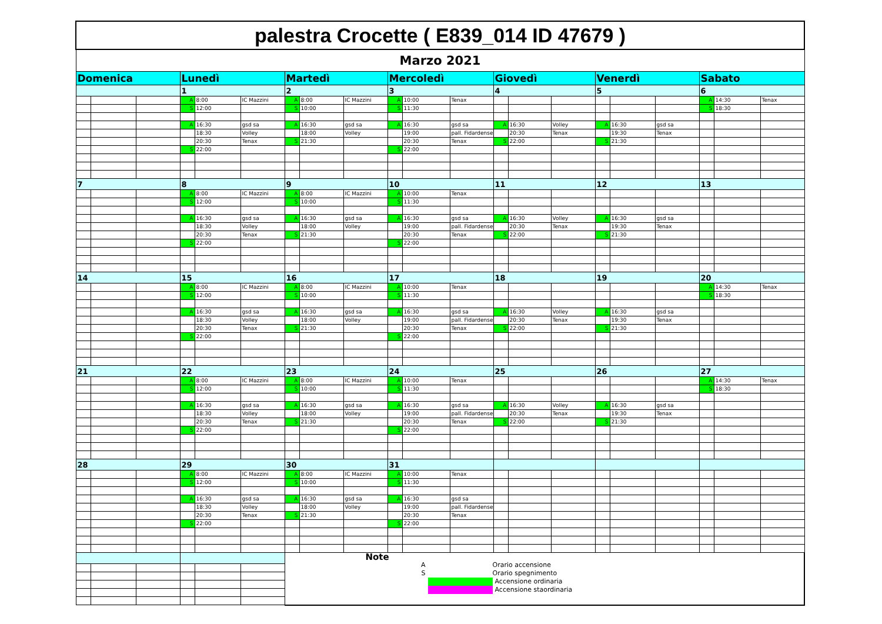| palestra Crocette ( E839_014 ID 47679 ) | | | | | | | | | | | | | | | | | | | | |
| Marzo 2021 | | | | | | | | | | | | | | | | | | | | |
| Domenica | | | Lunedì | | | Martedì | | | Mercoledì | | | Giovedì | | | Venerdì | | | Sabato | | |
| | | | 1 | | | 2 | | | 3 | | | 4 | | | 5 | | | 6 | | |
| | | | A | 8:00 | IC Mazzini | A | 8:00 | IC Mazzini | A | 10:00 | Tenax | | | | | | | A | 14:30 | Tenax |
| | | | S | 12:00 | | S | 10:00 | | S | 11:30 | | | | | | | | S | 18:30 | |
| | | | A | 16:30 | gsd sa | A | 16:30 | gsd sa | A | 16:30 | gsd sa | A | 16:30 | Volley | A | 16:30 | gsd sa | | | |
| | | | | 18:30 | Volley | | 18:00 | Volley | | 19:00 | pall. Fidardense | | 20:30 | Tenax | | 19:30 | Tenax | | | |
| | | | | 20:30 | Tenax | S | 21:30 | | | 20:30 | Tenax | S | 22:00 | | S | 21:30 | | | | |
| | | | S | 22:00 | | | | | S | 22:00 | | | | | | | | | | |
| 7 | | | 8 | | | 9 | | | 10 | | | 11 | | | 12 | | | 13 | | |
| | | | A | 8:00 | IC Mazzini | A | 8:00 | IC Mazzini | A | 10:00 | Tenax | | | | | | | | | |
| | | | S | 12:00 | | S | 10:00 | | S | 11:30 | | | | | | | | | | |
| | | | A | 16:30 | gsd sa | A | 16:30 | gsd sa | A | 16:30 | gsd sa | A | 16:30 | Volley | A | 16:30 | gsd sa | | | |
| | | | | 18:30 | Volley | | 18:00 | Volley | | 19:00 | pall. Fidardense | | 20:30 | Tenax | | 19:30 | Tenax | | | |
| | | | | 20:30 | Tenax | S | 21:30 | | | 20:30 | Tenax | S | 22:00 | | S | 21:30 | | | | |
| | | | S | 22:00 | | | | | S | 22:00 | | | | | | | | | | |
| 14 | | | 15 | | | 16 | | | 17 | | | 18 | | | 19 | | | 20 | | |
| | | | A | 8:00 | IC Mazzini | A | 8:00 | IC Mazzini | A | 10:00 | Tenax | | | | | | | A | 14:30 | Tenax |
| | | | S | 12:00 | | S | 10:00 | | S | 11:30 | | | | | | | | S | 18:30 | |
| | | | A | 16:30 | gsd sa | A | 16:30 | gsd sa | A | 16:30 | gsd sa | A | 16:30 | Volley | A | 16:30 | gsd sa | | | |
| | | | | 18:30 | Volley | | 18:00 | Volley | | 19:00 | pall. Fidardense | | 20:30 | Tenax | | 19:30 | Tenax | | | |
| | | | | 20:30 | Tenax | S | 21:30 | | | 20:30 | Tenax | S | 22:00 | | S | 21:30 | | | | |
| | | | S | 22:00 | | | | | S | 22:00 | | | | | | | | | | |
| 21 | | | 22 | | | 23 | | | 24 | | | 25 | | | 26 | | | 27 | | |
| | | | A | 8:00 | IC Mazzini | A | 8:00 | IC Mazzini | A | 10:00 | Tenax | | | | | | | A | 14:30 | Tenax |
| | | | S | 12:00 | | S | 10:00 | | S | 11:30 | | | | | | | | S | 18:30 | |
| | | | A | 16:30 | gsd sa | A | 16:30 | gsd sa | A | 16:30 | gsd sa | A | 16:30 | Volley | A | 16:30 | gsd sa | | | |
| | | | | 18:30 | Volley | | 18:00 | Volley | | 19:00 | pall. Fidardense | | 20:30 | Tenax | | 19:30 | Tenax | | | |
| | | | | 20:30 | Tenax | S | 21:30 | | | 20:30 | Tenax | S | 22:00 | | S | 21:30 | | | | |
| | | | S | 22:00 | | | | | S | 22:00 | | | | | | | | | | |
| 28 | | | 29 | | | 30 | | | 31 | | | | | | | | | | | |
| | | | A | 8:00 | IC Mazzini | A | 8:00 | IC Mazzini | A | 10:00 | Tenax | | | | | | | | | |
| | | | S | 12:00 | | S | 10:00 | | S | 11:30 | | | | | | | | | | |
| | | | A | 16:30 | gsd sa | A | 16:30 | gsd sa | A | 16:30 | gsd sa | | | | | | | | | |
| | | | | 18:30 | Volley | | 18:00 | Volley | | 19:00 | pall. Fidardense | | | | | | | | | |
| | | | | 20:30 | Tenax | S | 21:30 | | | 20:30 | Tenax | | | | | | | | | |
| | | | S | 22:00 | | | | | S | 22:00 | | | | | | | | | | |
| | | | | | | Note A Orario accensione S Orario spegnimento Accensione ordinaria Accensione staordinaria | | | | | | | | | | | | | | |